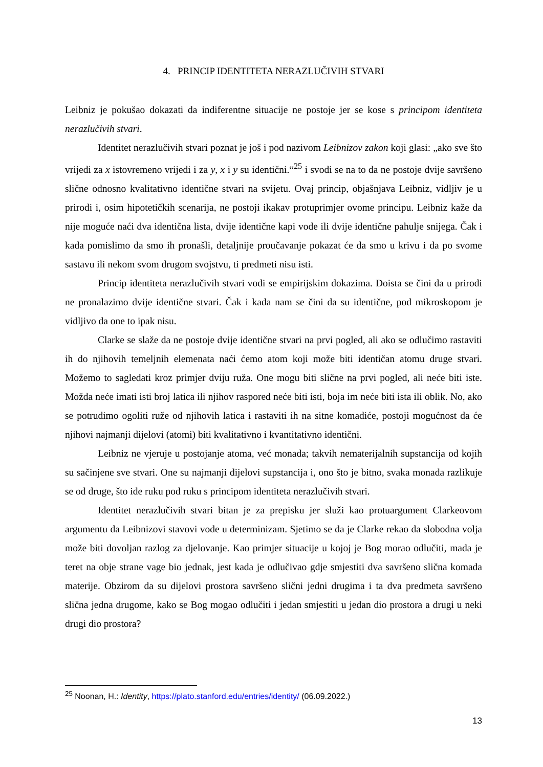4. PRINCIP IDENTITETA NERAZLUČIVIH STVARI
Leibniz je pokušao dokazati da indiferentne situacije ne postoje jer se kose s principom identiteta nerazlučivih stvari.
Identitet nerazlučivih stvari poznat je još i pod nazivom Leibnizov zakon koji glasi: „ako sve što vrijedi za x istovremeno vrijedi i za y, x i y su identični.“<sup>25</sup> i svodi se na to da ne postoje dvije savršeno slične odnosno kvalitativno identične stvari na svijetu. Ovaj princip, objašnjava Leibniz, vidljiv je u prirodi i, osim hipotetičkih scenarija, ne postoji ikakav protuprimjer ovome principu. Leibniz kaže da nije moguće naći dva identična lista, dvije identične kapi vode ili dvije identične pahulje snijega. Čak i kada pomislimo da smo ih pronašli, detaljnije proučavanje pokazat će da smo u krivu i da po svome sastavu ili nekom svom drugom svojstvu, ti predmeti nisu isti.
Princip identiteta nerazlučivih stvari vodi se empirijskim dokazima. Doista se čini da u prirodi ne pronalazimo dvije identične stvari. Čak i kada nam se čini da su identične, pod mikroskopom je vidljivo da one to ipak nisu.
Clarke se slaže da ne postoje dvije identične stvari na prvi pogled, ali ako se odlučimo rastaviti ih do njihovih temeljnih elemenata naći ćemo atom koji može biti identičan atomu druge stvari. Možemo to sagledati kroz primjer dviju ruža. One mogu biti slične na prvi pogled, ali neće biti iste. Možda neće imati isti broj latica ili njihov raspored neće biti isti, boja im neće biti ista ili oblik. No, ako se potrudimo ogoliti ruže od njihovih latica i rastaviti ih na sitne komadiće, postoji mogućnost da će njihovi najmanji dijelovi (atomi) biti kvalitativno i kvantitativno identični.
Leibniz ne vjeruje u postojanje atoma, već monada; takvih nematerijalnih supstancija od kojih su sačinjene sve stvari. One su najmanji dijelovi supstancija i, ono što je bitno, svaka monada razlikuje se od druge, što ide ruku pod ruku s principom identiteta nerazlučivih stvari.
Identitet nerazlučivih stvari bitan je za prepisku jer služi kao protuargument Clarkeovom argumentu da Leibnizovi stavovi vode u determinizam. Sjetimo se da je Clarke rekao da slobodna volja može biti dovoljan razlog za djelovanje. Kao primjer situacije u kojoj je Bog morao odlučiti, mada je teret na obje strane vage bio jednak, jest kada je odlučivao gdje smjestiti dva savršeno slična komada materije. Obzirom da su dijelovi prostora savršeno slični jedni drugima i ta dva predmeta savršeno slična jedna drugome, kako se Bog mogao odlučiti i jedan smjestiti u jedan dio prostora a drugi u neki drugi dio prostora?
<sup>25</sup> Noonan, H.: Identity, https://plato.stanford.edu/entries/identity/ (06.09.2022.)
13